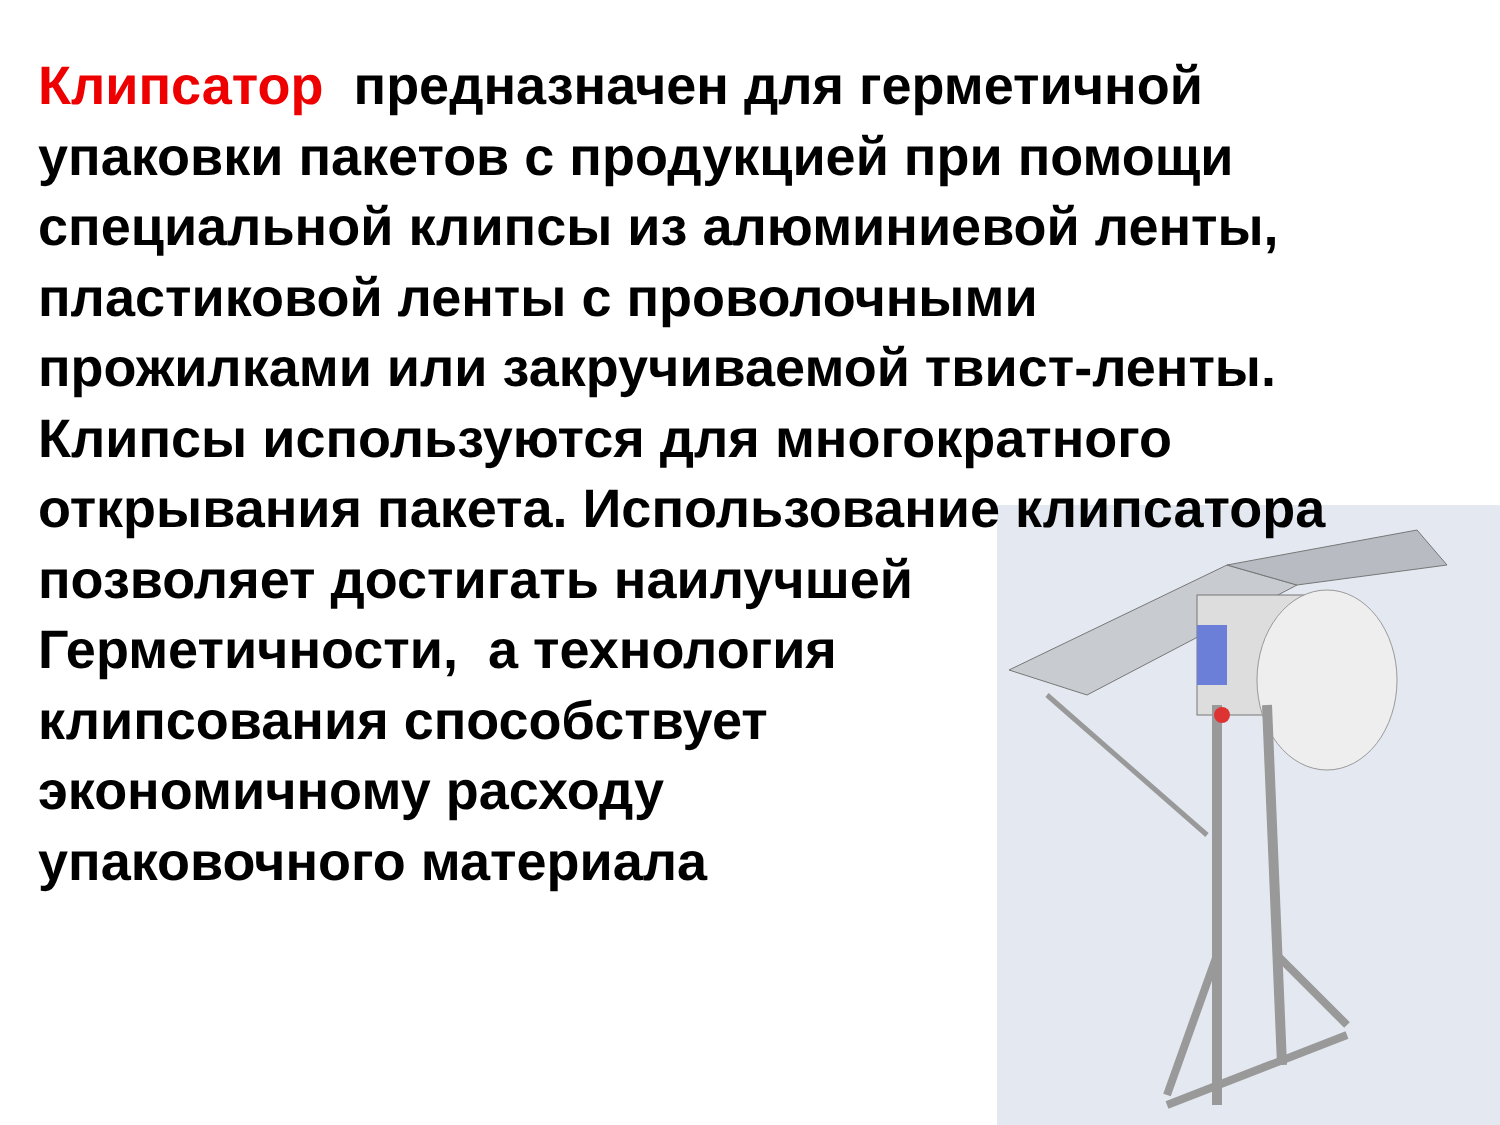Клипсатор предназначен для герметичной
упаковки пакетов с продукцией при помощи
специальной клипсы из алюминиевой ленты,
пластиковой ленты с проволочными
прожилками или закручиваемой твист-ленты.
Клипсы используются для многократного
открывания пакета. Использование клипсатора
позволяет достигать наилучшей
Герметичности, а технология
клипсования способствует
экономичному расходу
упаковочного материала